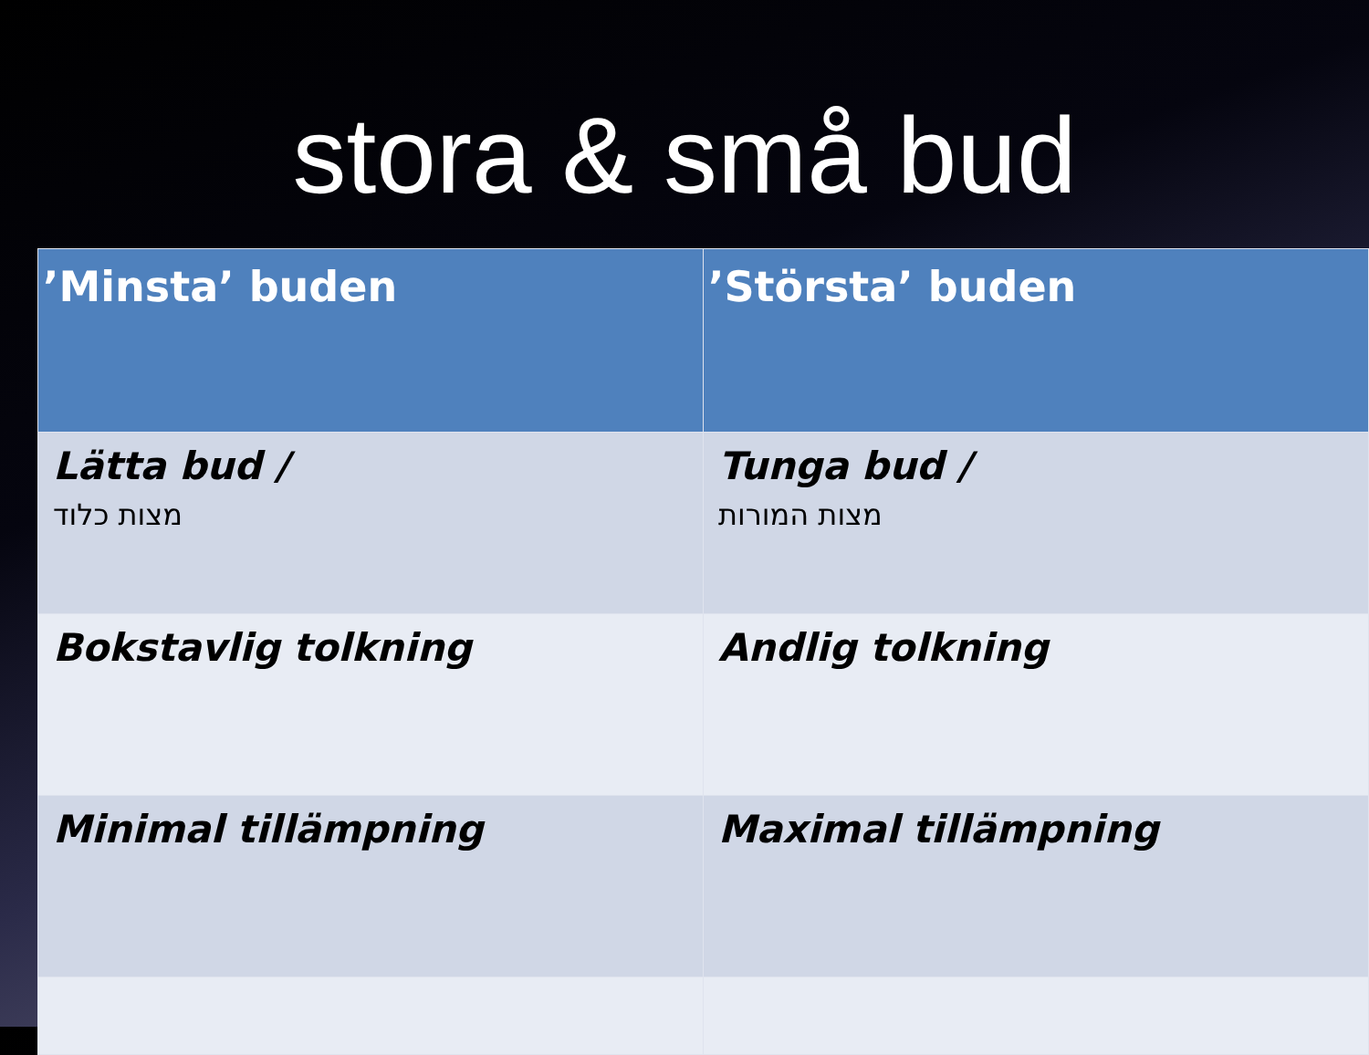stora & små bud
| ’Minsta’ buden | ’Största’ buden |
| --- | --- |
| Lätta bud / מצות כלוד | Tunga bud / מצות המורות |
| Bokstavlig tolkning | Andlig tolkning |
| Minimal tillämpning | Maximal tillämpning |